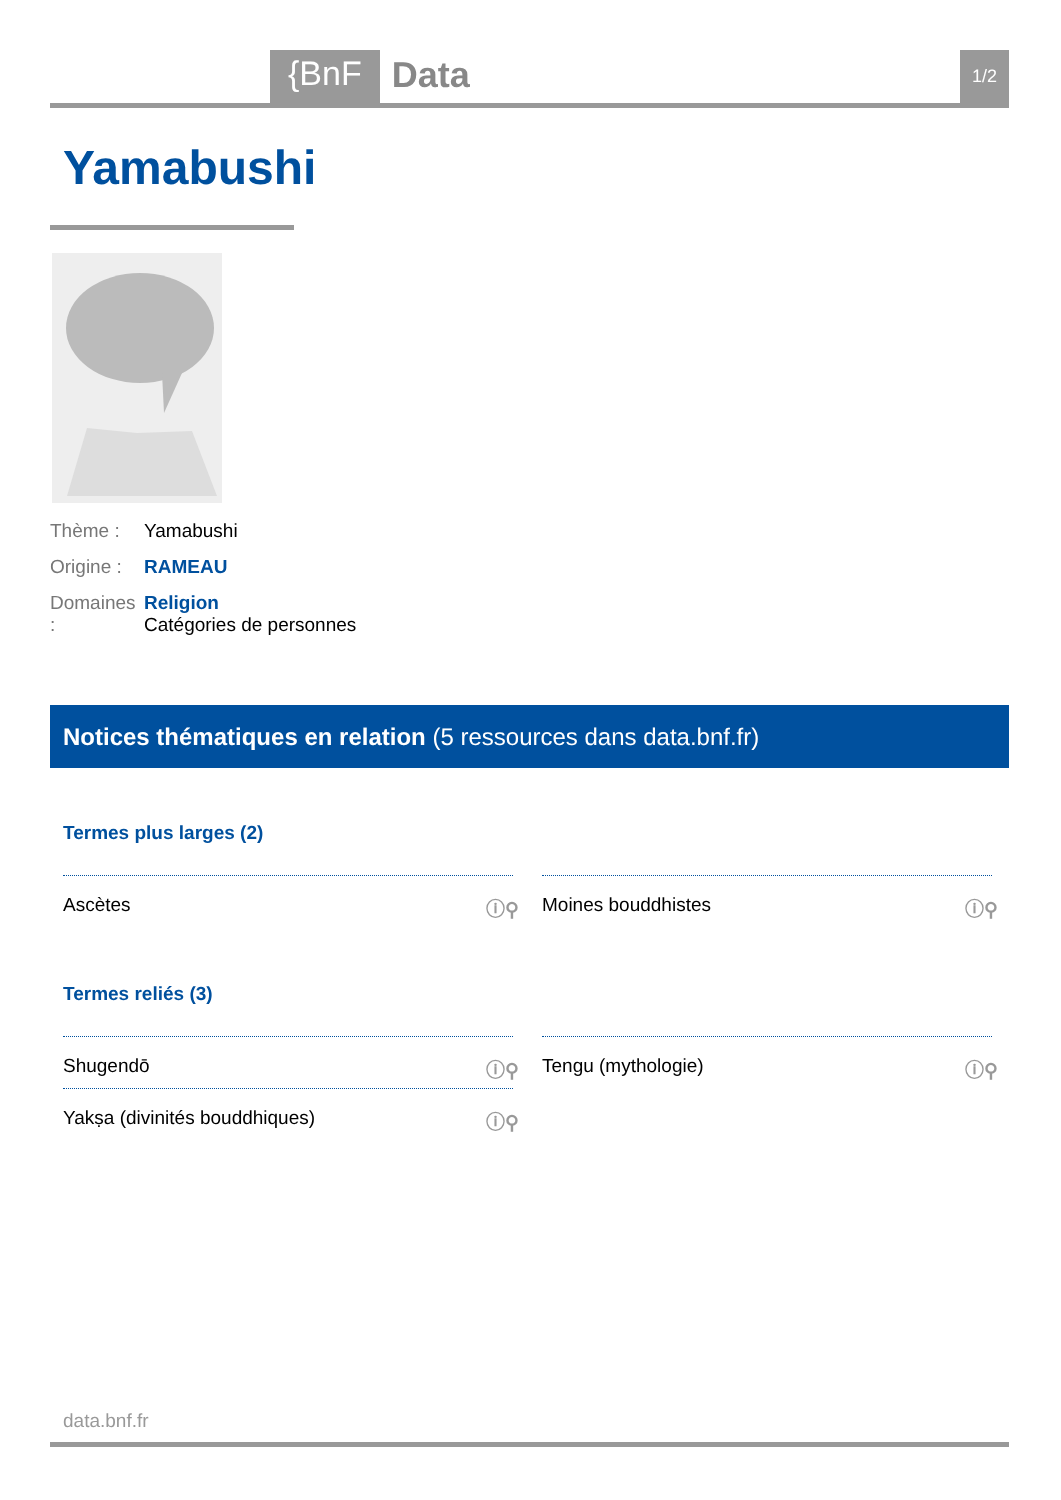{BnF Data 1/2
Yamabushi
Thème : Yamabushi
Origine : RAMEAU
Domaines : Religion
Catégories de personnes
Notices thématiques en relation (5 ressources dans data.bnf.fr)
Termes plus larges (2)
Ascètes ⓘ⚲ Moines bouddhistes ⓘ⚲
Termes reliés (3)
Shugendō ⓘ⚲ Tengu (mythologie) ⓘ⚲
Yakṣa (divinités bouddhiques) ⓘ⚲
data.bnf.fr